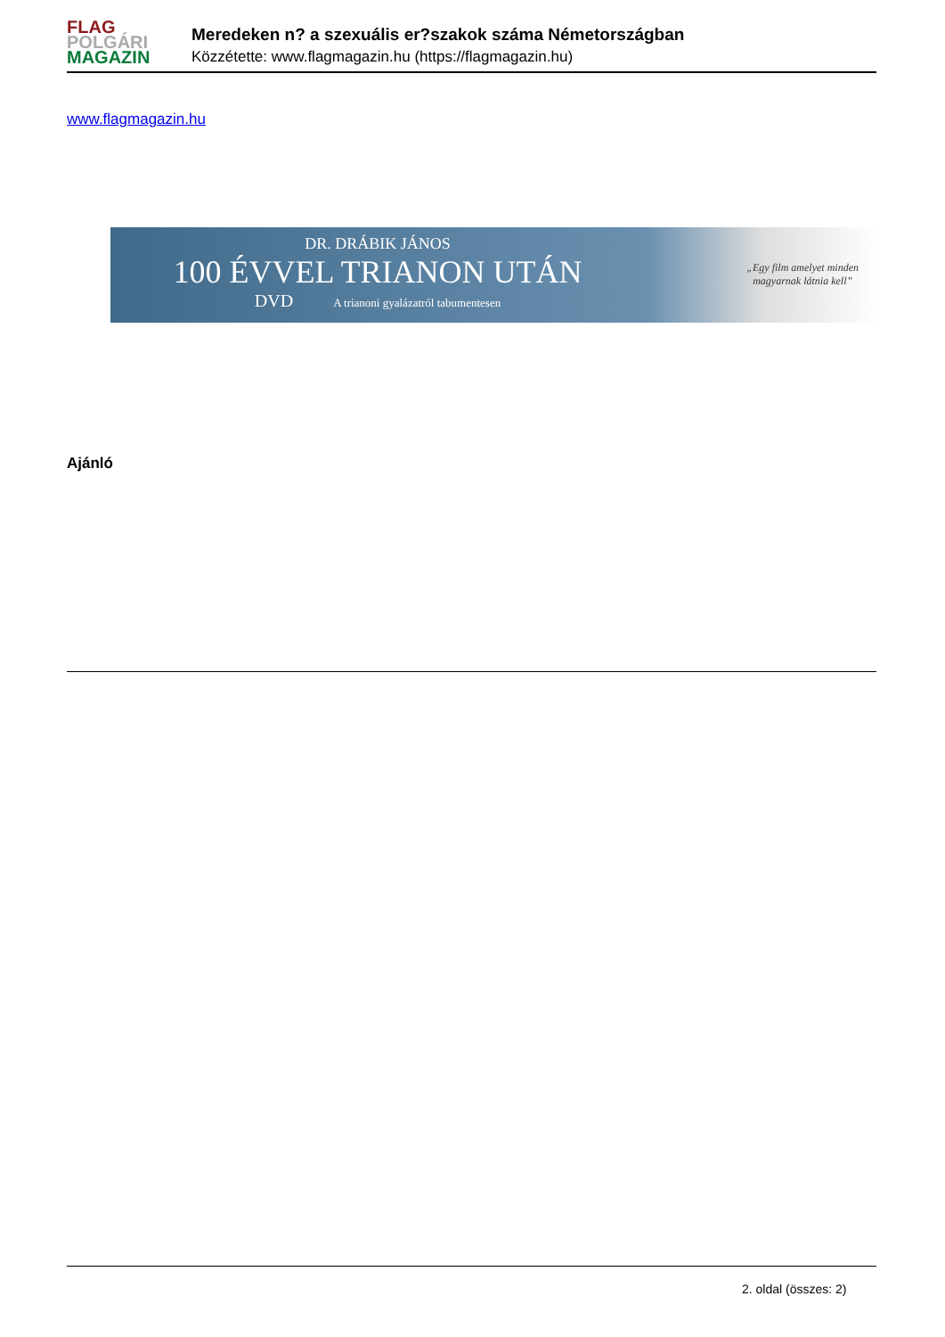FLAG
POLGÁRI
MAGAZIN
Meredeken n? a szexuális er?szakok száma Németországban
Közzétette: www.flagmagazin.hu (https://flagmagazin.hu)
www.flagmagazin.hu
DR. DRÁBIK JÁNOS
100 ÉVVEL TRIANON UTÁN
DVD A trianoni gyalázatról tabumentesen
„Egy film amelyet minden
magyarnak látnia kell”
Ajánló
2. oldal (összes: 2)